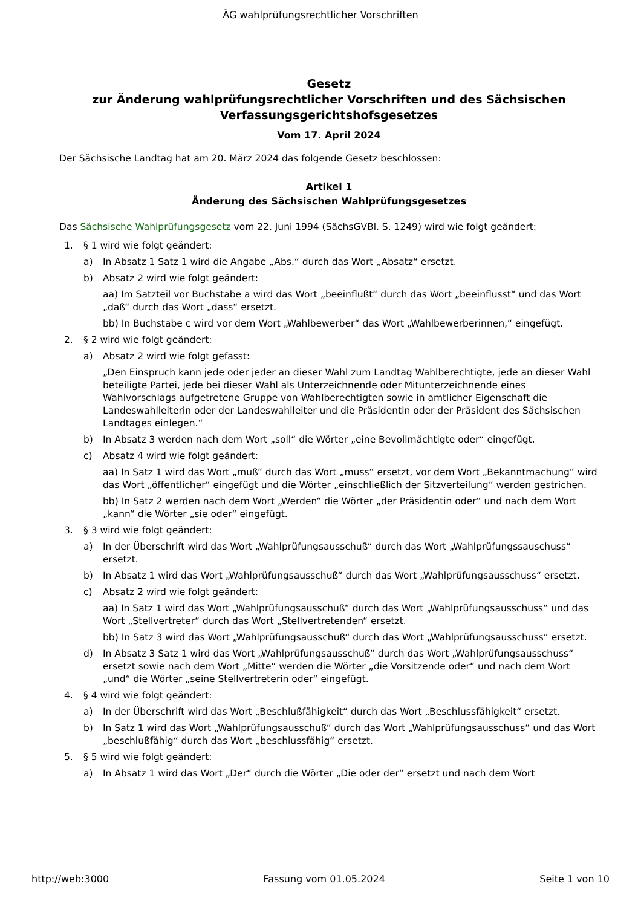ÄG wahlprüfungsrechtlicher Vorschriften
Gesetz
zur Änderung wahlprüfungsrechtlicher Vorschriften und des Sächsischen Verfassungsgerichtshofsgesetzes
Vom 17. April 2024
Der Sächsische Landtag hat am 20. März 2024 das folgende Gesetz beschlossen:
Artikel 1
Änderung des Sächsischen Wahlprüfungsgesetzes
Das Sächsische Wahlprüfungsgesetz vom 22. Juni 1994 (SächsGVBl. S. 1249) wird wie folgt geändert:
1. § 1 wird wie folgt geändert:
a) In Absatz 1 Satz 1 wird die Angabe „Abs.“ durch das Wort „Absatz“ ersetzt.
b) Absatz 2 wird wie folgt geändert:
aa) Im Satzteil vor Buchstabe a wird das Wort „beeinflußt“ durch das Wort „beeinflusst“ und das Wort „daß“ durch das Wort „dass“ ersetzt.
bb) In Buchstabe c wird vor dem Wort „Wahlbewerber“ das Wort „Wahlbewerberinnen,“ eingefügt.
2. § 2 wird wie folgt geändert:
a) Absatz 2 wird wie folgt gefasst:
„Den Einspruch kann jede oder jeder an dieser Wahl zum Landtag Wahlberechtigte, jede an dieser Wahl beteiligte Partei, jede bei dieser Wahl als Unterzeichnende oder Mitunterzeichnende eines Wahlvorschlags aufgetretene Gruppe von Wahlberechtigten sowie in amtlicher Eigenschaft die Landeswahlleiterin oder der Landeswahlleiter und die Präsidentin oder der Präsident des Sächsischen Landtages einlegen.“
b) In Absatz 3 werden nach dem Wort „soll“ die Wörter „eine Bevollmächtigte oder“ eingefügt.
c) Absatz 4 wird wie folgt geändert:
aa) In Satz 1 wird das Wort „muß“ durch das Wort „muss“ ersetzt, vor dem Wort „Bekanntmachung“ wird das Wort „öffentlicher“ eingefügt und die Wörter „einschließlich der Sitzverteilung“ werden gestrichen.
bb) In Satz 2 werden nach dem Wort „Werden“ die Wörter „der Präsidentin oder“ und nach dem Wort „kann“ die Wörter „sie oder“ eingefügt.
3. § 3 wird wie folgt geändert:
a) In der Überschrift wird das Wort „Wahlprüfungsausschuß“ durch das Wort „Wahlprüfungssauschuss“ ersetzt.
b) In Absatz 1 wird das Wort „Wahlprüfungsausschuß“ durch das Wort „Wahlprüfungsausschuss“ ersetzt.
c) Absatz 2 wird wie folgt geändert:
aa) In Satz 1 wird das Wort „Wahlprüfungsausschuß“ durch das Wort „Wahlprüfungsausschuss“ und das Wort „Stellvertreter“ durch das Wort „Stellvertretenden“ ersetzt.
bb) In Satz 3 wird das Wort „Wahlprüfungsausschuß“ durch das Wort „Wahlprüfungsausschuss“ ersetzt.
d) In Absatz 3 Satz 1 wird das Wort „Wahlprüfungsausschuß“ durch das Wort „Wahlprüfungsausschuss“ ersetzt sowie nach dem Wort „Mitte“ werden die Wörter „die Vorsitzende oder“ und nach dem Wort „und“ die Wörter „seine Stellvertreterin oder“ eingefügt.
4. § 4 wird wie folgt geändert:
a) In der Überschrift wird das Wort „Beschlußfähigkeit“ durch das Wort „Beschlussfähigkeit“ ersetzt.
b) In Satz 1 wird das Wort „Wahlprüfungsausschuß“ durch das Wort „Wahlprüfungsausschuss“ und das Wort „beschlußfähig“ durch das Wort „beschlussfähig“ ersetzt.
5. § 5 wird wie folgt geändert:
a) In Absatz 1 wird das Wort „Der“ durch die Wörter „Die oder der“ ersetzt und nach dem Wort
http://web:3000 Fassung vom 01.05.2024 Seite 1 von 10